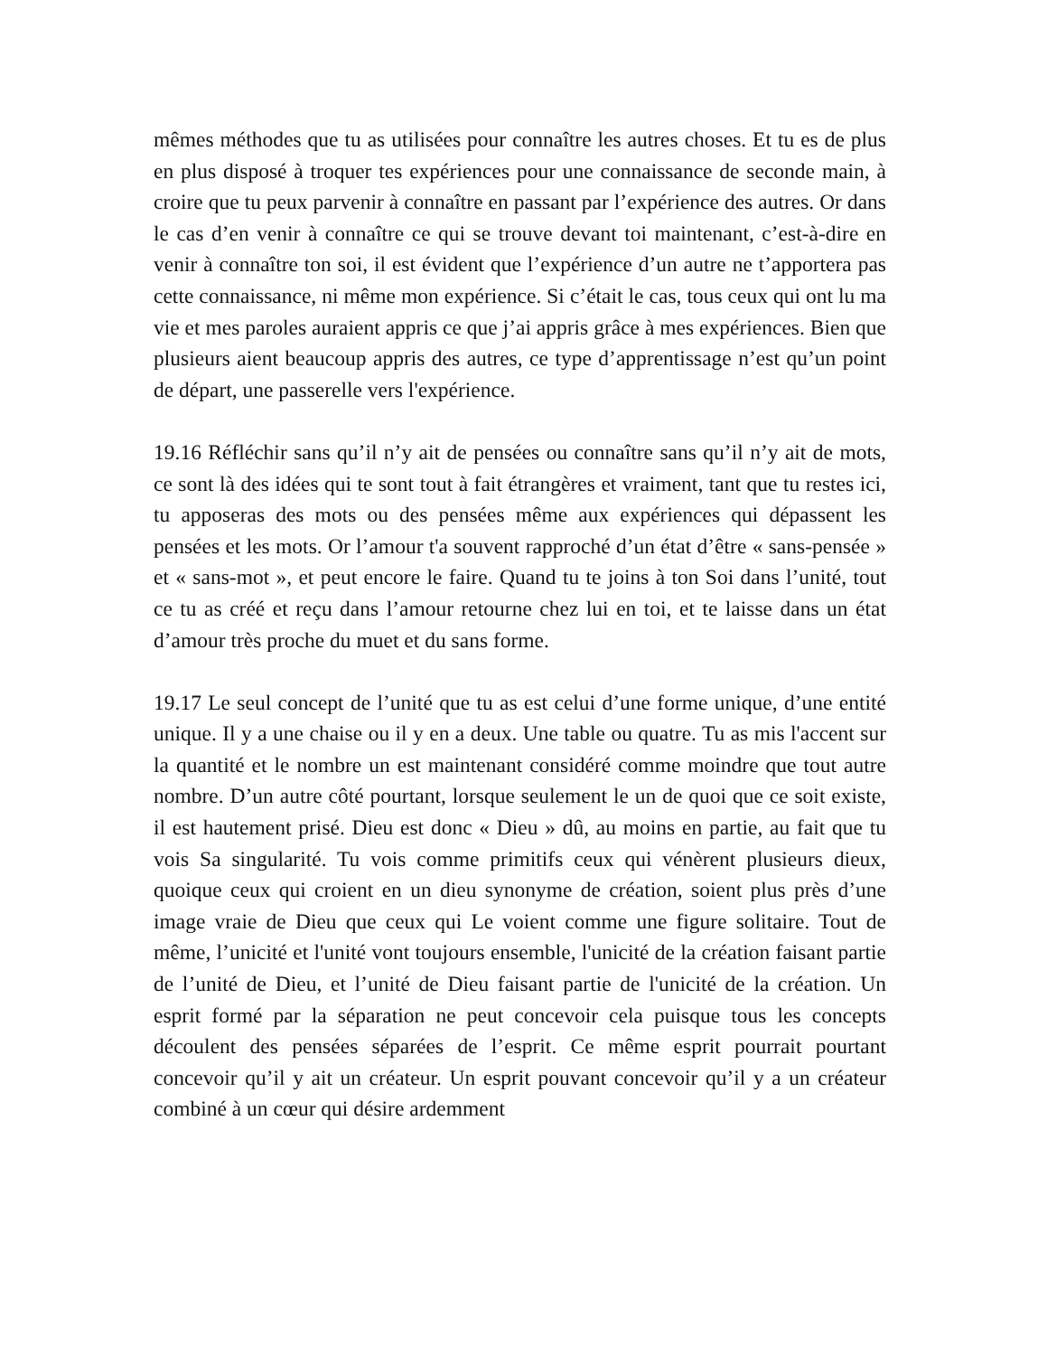mêmes méthodes que tu as utilisées pour connaître les autres choses. Et tu es de plus en plus disposé à troquer tes expériences pour une connaissance de seconde main, à croire que tu peux parvenir à connaître en passant par l’expérience des autres. Or dans le cas d’en venir à connaître ce qui se trouve devant toi maintenant, c’est-à-dire en venir à connaître ton soi, il est évident que l’expérience d’un autre ne t’apportera pas cette connaissance, ni même mon expérience. Si c’était le cas, tous ceux qui ont lu ma vie et mes paroles auraient appris ce que j’ai appris grâce à mes expériences. Bien que plusieurs aient beaucoup appris des autres, ce type d’apprentissage n’est qu’un point de départ, une passerelle vers l'expérience.
19.16 Réfléchir sans qu’il n’y ait de pensées ou connaître sans qu’il n’y ait de mots, ce sont là des idées qui te sont tout à fait étrangères et vraiment, tant que tu restes ici, tu apposeras des mots ou des pensées même aux expériences qui dépassent les pensées et les mots. Or l’amour t'a souvent rapproché d’un état d’être « sans-pensée » et « sans-mot », et peut encore le faire. Quand tu te joins à ton Soi dans l’unité, tout ce tu as créé et reçu dans l’amour retourne chez lui en toi, et te laisse dans un état d’amour très proche du muet et du sans forme.
19.17 Le seul concept de l’unité que tu as est celui d’une forme unique, d’une entité unique. Il y a une chaise ou il y en a deux. Une table ou quatre. Tu as mis l'accent sur la quantité et le nombre un est maintenant considéré comme moindre que tout autre nombre. D’un autre côté pourtant, lorsque seulement le un de quoi que ce soit existe, il est hautement prisé. Dieu est donc « Dieu » dû, au moins en partie, au fait que tu vois Sa singularité. Tu vois comme primitifs ceux qui vénèrent plusieurs dieux, quoique ceux qui croient en un dieu synonyme de création, soient plus près d’une image vraie de Dieu que ceux qui Le voient comme une figure solitaire. Tout de même, l’unicité et l'unité vont toujours ensemble, l'unicité de la création faisant partie de l’unité de Dieu, et l’unité de Dieu faisant partie de l'unicité de la création. Un esprit formé par la séparation ne peut concevoir cela puisque tous les concepts découlent des pensées séparées de l’esprit. Ce même esprit pourrait pourtant concevoir qu’il y ait un créateur. Un esprit pouvant concevoir qu’il y a un créateur combiné à un cœur qui désire ardemment